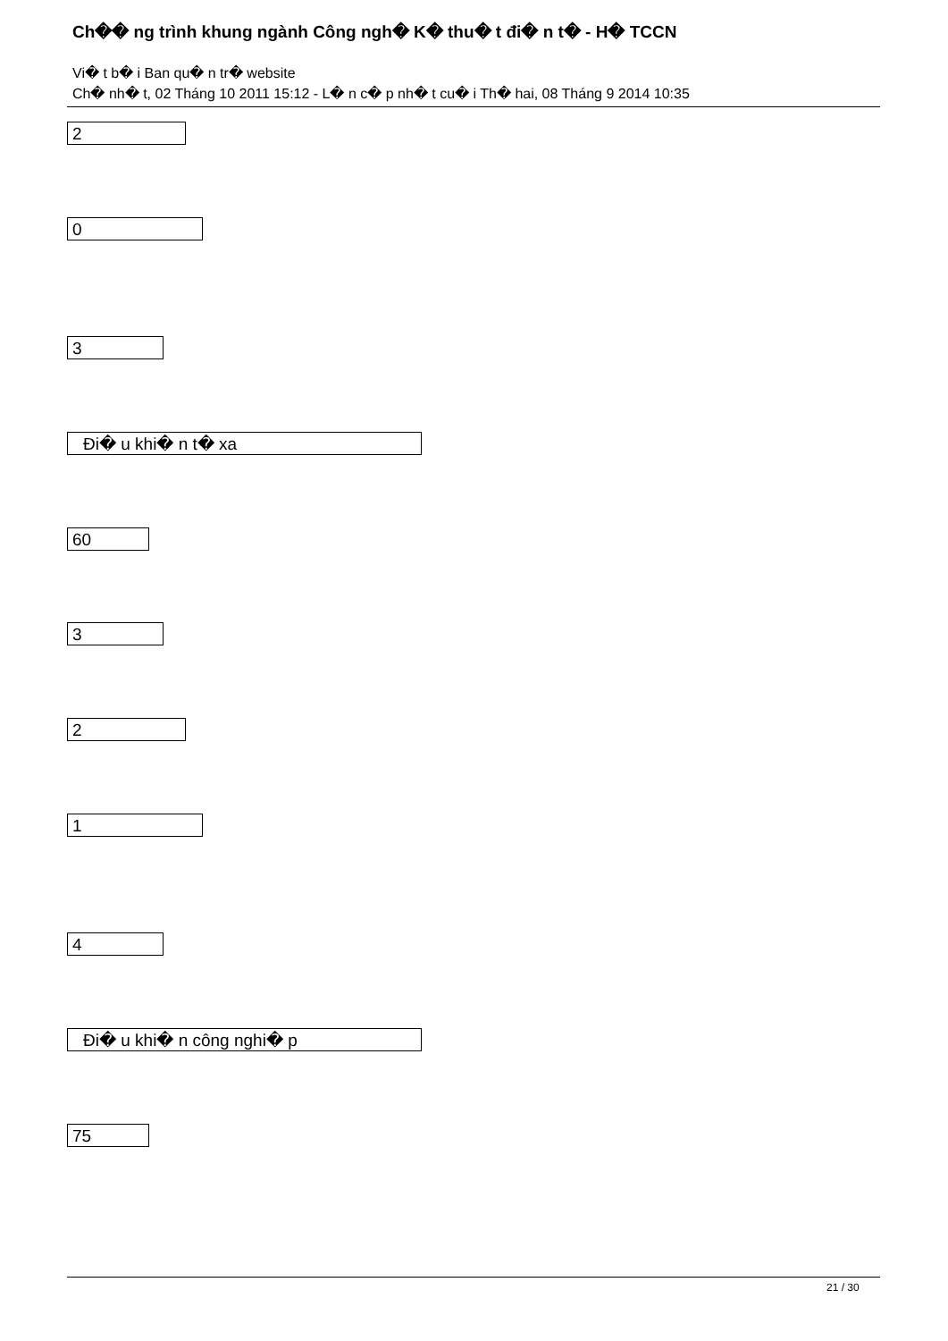Ch�� ng trình khung ngành Công ngh� K� thu� t đi� n t� - H� TCCN
Vi� t b� i Ban qu� n tr� website
Ch� nh� t, 02 Tháng 10 2011 15:12 - L� n c� p nh� t cu� i Th� hai, 08 Tháng 9 2014 10:35
2
0
3
Đi� u khi� n t� xa
60
3
2
1
4
Đi� u khi� n công nghi� p
75
21 / 30